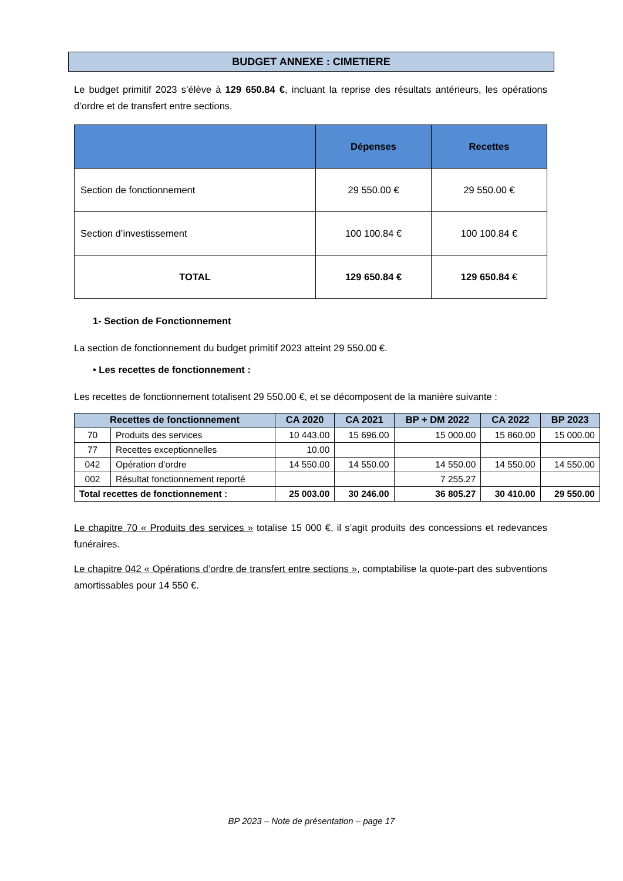BUDGET ANNEXE : CIMETIERE
Le budget primitif 2023 s’élève à 129 650.84 €, incluant la reprise des résultats antérieurs, les opérations d’ordre et de transfert entre sections.
| | Dépenses | Recettes |
| --- | --- | --- |
| Section de fonctionnement | 29 550.00 € | 29 550.00 € |
| Section d’investissement | 100 100.84 € | 100 100.84 € |
| TOTAL | 129 650.84 € | 129 650.84 € |
1- Section de Fonctionnement
La section de fonctionnement du budget primitif 2023 atteint 29 550.00 €.
• Les recettes de fonctionnement :
Les recettes de fonctionnement totalisent 29 550.00 €, et se décomposent de la manière suivante :
| Recettes de fonctionnement | | CA 2020 | CA 2021 | BP + DM 2022 | CA 2022 | BP 2023 |
| --- | --- | --- | --- | --- | --- | --- |
| 70 | Produits des services | 10 443.00 | 15 696.00 | 15 000.00 | 15 860.00 | 15 000.00 |
| 77 | Recettes exceptionnelles | 10.00 | | | | |
| 042 | Opération d’ordre | 14 550.00 | 14 550.00 | 14 550.00 | 14 550.00 | 14 550.00 |
| 002 | Résultat fonctionnement reporté | | | 7 255.27 | | |
| Total recettes de fonctionnement : | | 25 003.00 | 30 246.00 | 36 805.27 | 30 410.00 | 29 550.00 |
Le chapitre 70 « Produits des services » totalise 15 000 €, il s’agit produits des concessions et redevances funéraires.
Le chapitre 042 « Opérations d’ordre de transfert entre sections », comptabilise la quote-part des subventions amortissables pour 14 550 €.
BP 2023 – Note de présentation – page 17